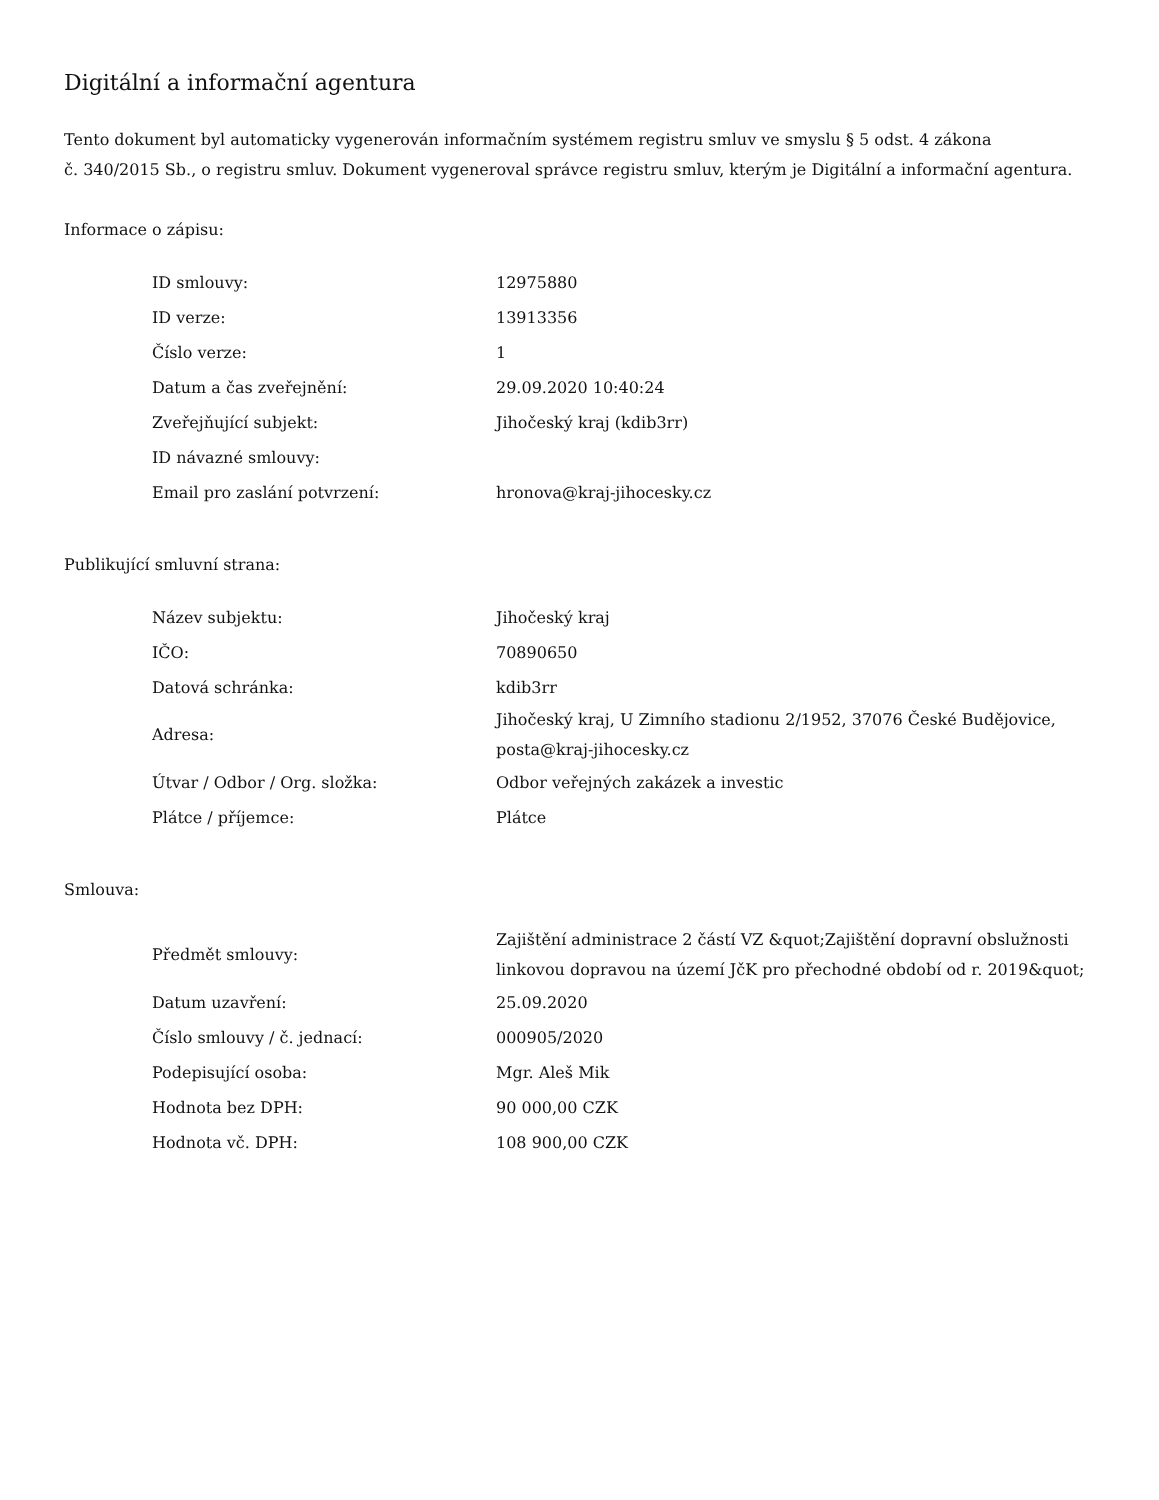Digitální a informační agentura
Tento dokument byl automaticky vygenerován informačním systémem registru smluv ve smyslu § 5 odst. 4 zákona
č. 340/2015 Sb., o registru smluv. Dokument vygeneroval správce registru smluv, kterým je Digitální a informační agentura.
Informace o zápisu:
| ID smlouvy: | 12975880 |
| ID verze: | 13913356 |
| Číslo verze: | 1 |
| Datum a čas zveřejnění: | 29.09.2020 10:40:24 |
| Zveřejňující subjekt: | Jihočeský kraj (kdib3rr) |
| ID návazné smlouvy: | |
| Email pro zaslání potvrzení: | hronova@kraj-jihocesky.cz |
Publikující smluvní strana:
| Název subjektu: | Jihočeský kraj |
| IČO: | 70890650 |
| Datová schránka: | kdib3rr |
| Adresa: | Jihočeský kraj, U Zimního stadionu 2/1952, 37076 České Budějovice, posta@kraj-jihocesky.cz |
| Útvar / Odbor / Org. složka: | Odbor veřejných zakázek a investic |
| Plátce / příjemce: | Plátce |
Smlouva:
| Předmět smlouvy: | Zajištění administrace 2 částí VZ &quot;Zajištění dopravní obslužnosti linkovou dopravou na území JčK pro přechodné období od r. 2019&quot; |
| Datum uzavření: | 25.09.2020 |
| Číslo smlouvy / č. jednací: | 000905/2020 |
| Podepisující osoba: | Mgr. Aleš Mik |
| Hodnota bez DPH: | 90 000,00 CZK |
| Hodnota vč. DPH: | 108 900,00 CZK |